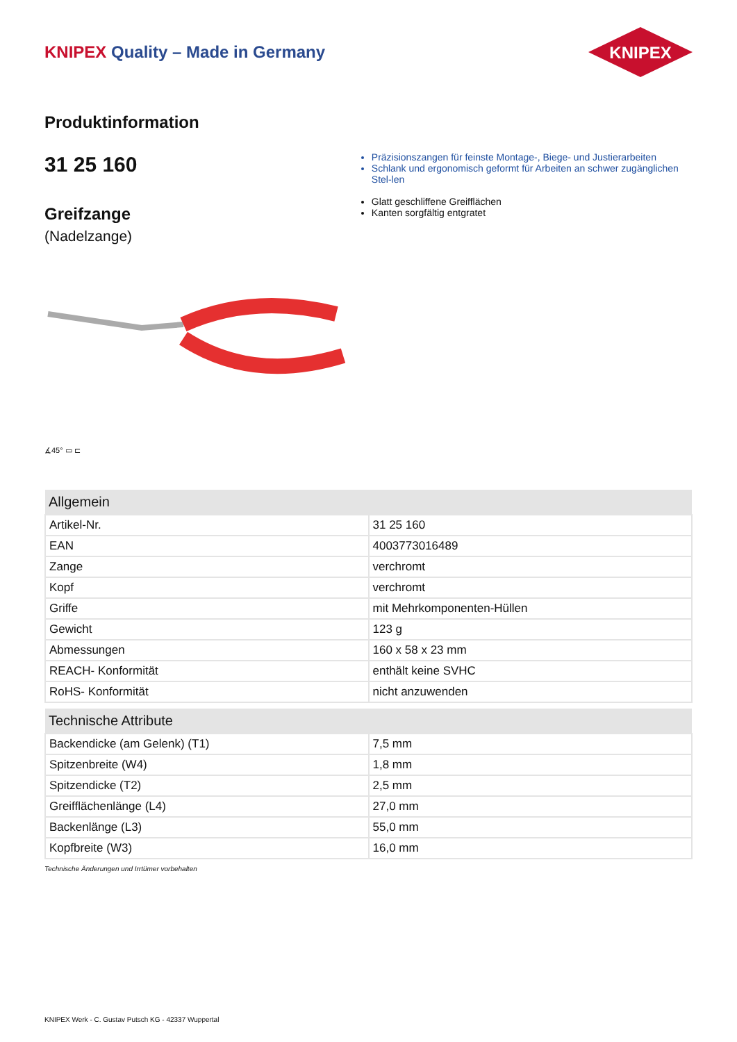KNIPEX Quality – Made in Germany
KNIPEX
Produktinformation
31 25 160
Greifzange
(Nadelzange)
Präzisionszangen für feinste Montage-, Biege- und Justierarbeiten
Schlank und ergonomisch geformt für Arbeiten an schwer zugänglichen Stel-len
Glatt geschliffene Greifflächen
Kanten sorgfältig entgratet
∡45° ▭ ⊏
| Allgemein | |
| --- | --- |
| Artikel-Nr. | 31 25 160 |
| EAN | 4003773016489 |
| Zange | verchromt |
| Kopf | verchromt |
| Griffe | mit Mehrkomponenten-Hüllen |
| Gewicht | 123 g |
| Abmessungen | 160 x 58 x 23 mm |
| REACH- Konformität | enthält keine SVHC |
| RoHS- Konformität | nicht anzuwenden |
| Technische Attribute | |
| --- | --- |
| Backendicke (am Gelenk) (T1) | 7,5 mm |
| Spitzenbreite (W4) | 1,8 mm |
| Spitzendicke (T2) | 2,5 mm |
| Greifflächenlänge (L4) | 27,0 mm |
| Backenlänge (L3) | 55,0 mm |
| Kopfbreite (W3) | 16,0 mm |
Technische Änderungen und Irrtümer vorbehalten
KNIPEX Werk - C. Gustav Putsch KG - 42337 Wuppertal